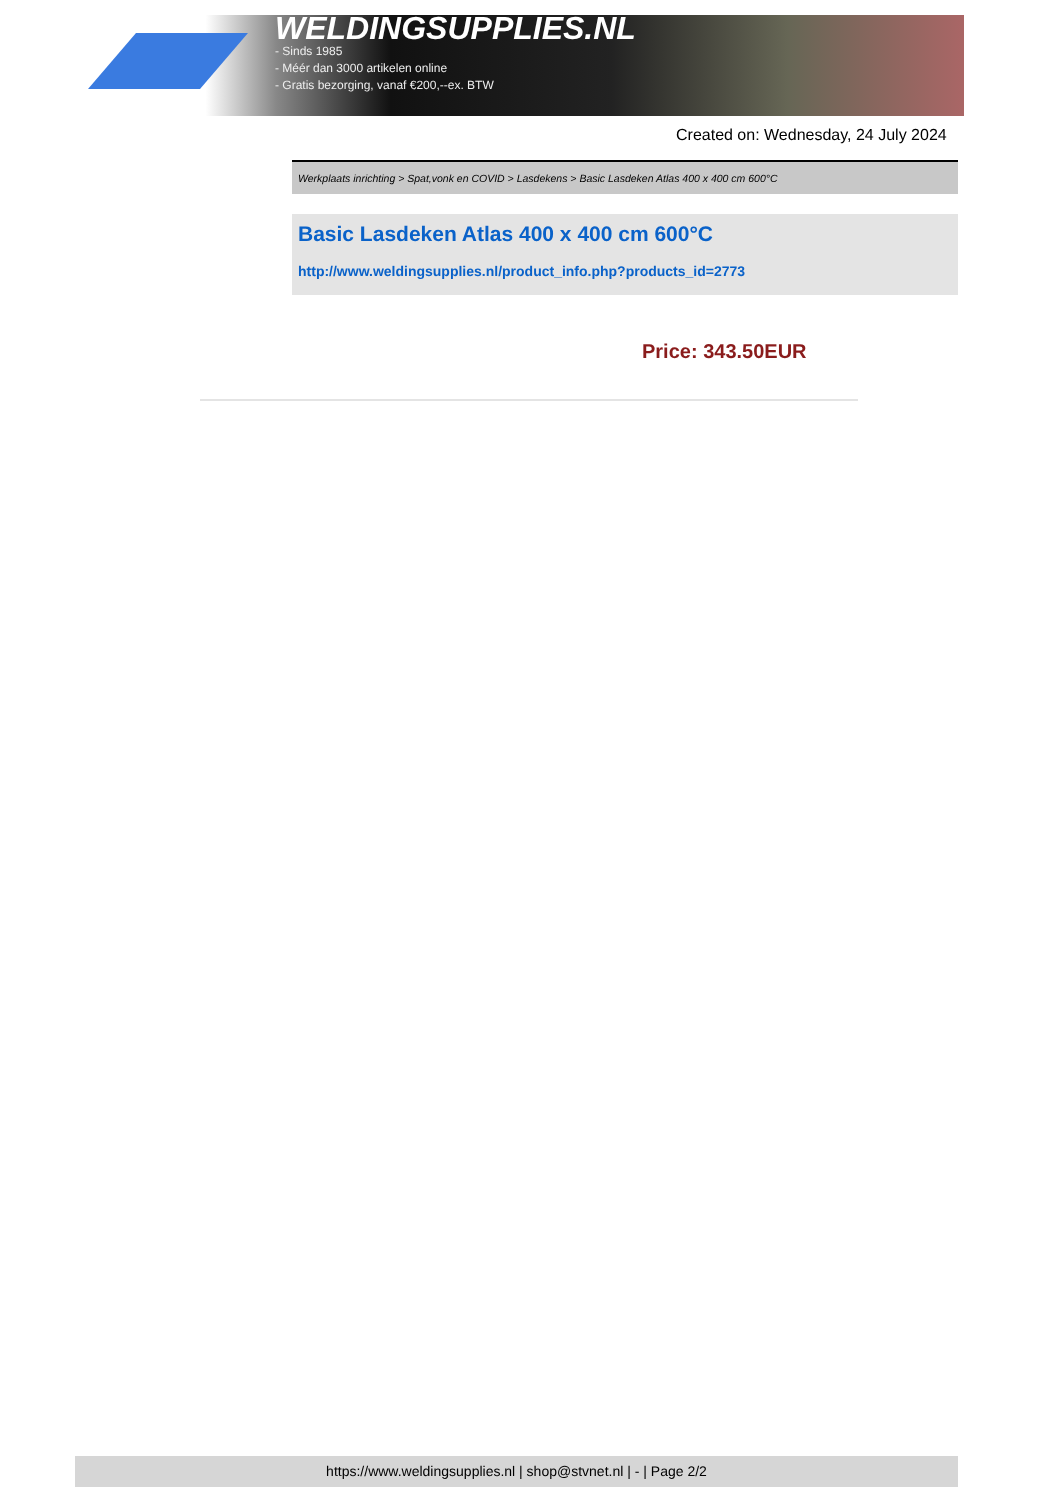WELDINGSUPPLIES.NL
- Sinds 1985
- Méér dan 3000 artikelen online
- Gratis bezorging, vanaf €200,--ex. BTW
Created on: Wednesday, 24 July 2024
Werkplaats inrichting > Spat,vonk en COVID > Lasdekens > Basic Lasdeken Atlas 400 x 400 cm 600°C
Basic Lasdeken Atlas 400 x 400 cm 600°C
http://www.weldingsupplies.nl/product_info.php?products_id=2773
Price: 343.50EUR
https://www.weldingsupplies.nl | shop@stvnet.nl | - | Page 2/2